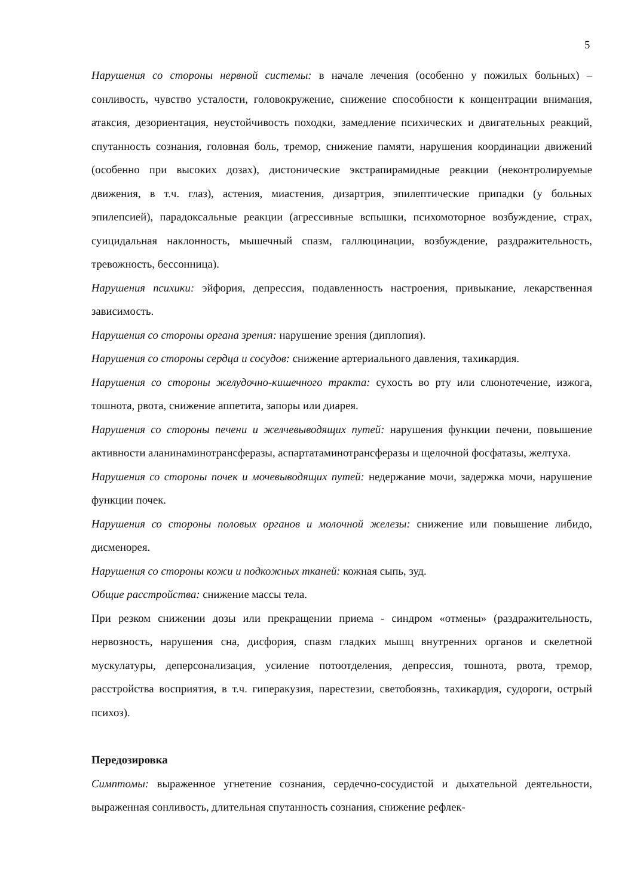5
Нарушения со стороны нервной системы: в начале лечения (особенно у пожилых больных) – сонливость, чувство усталости, головокружение, снижение способности к концентрации внимания, атаксия, дезориентация, неустойчивость походки, замедление психических и двигательных реакций, спутанность сознания, головная боль, тремор, снижение памяти, нарушения координации движений (особенно при высоких дозах), дистонические экстрапирамидные реакции (неконтролируемые движения, в т.ч. глаз), астения, миастения, дизартрия, эпилептические припадки (у больных эпилепсией), парадоксальные реакции (агрессивные вспышки, психомоторное возбуждение, страх, суицидальная наклонность, мышечный спазм, галлюцинации, возбуждение, раздражительность, тревожность, бессонница).
Нарушения психики: эйфория, депрессия, подавленность настроения, привыкание, лекарственная зависимость.
Нарушения со стороны органа зрения: нарушение зрения (диплопия).
Нарушения со стороны сердца и сосудов: снижение артериального давления, тахикардия.
Нарушения со стороны желудочно-кишечного тракта: сухость во рту или слюнотечение, изжога, тошнота, рвота, снижение аппетита, запоры или диарея.
Нарушения со стороны печени и желчевыводящих путей: нарушения функции печени, повышение активности аланинаминотрансферазы, аспартатаминотрансферазы и щелочной фосфатазы, желтуха.
Нарушения со стороны почек и мочевыводящих путей: недержание мочи, задержка мочи, нарушение функции почек.
Нарушения со стороны половых органов и молочной железы: снижение или повышение либидо, дисменорея.
Нарушения со стороны кожи и подкожных тканей: кожная сыпь, зуд.
Общие расстройства: снижение массы тела.
При резком снижении дозы или прекращении приема - синдром «отмены» (раздражительность, нервозность, нарушения сна, дисфория, спазм гладких мышц внутренних органов и скелетной мускулатуры, деперсонализация, усиление потоотделения, депрессия, тошнота, рвота, тремор, расстройства восприятия, в т.ч. гиперакузия, парестезии, светобоязнь, тахикардия, судороги, острый психоз).
Передозировка
Симптомы: выраженное угнетение сознания, сердечно-сосудистой и дыхательной деятельности, выраженная сонливость, длительная спутанность сознания, снижение рефлек-